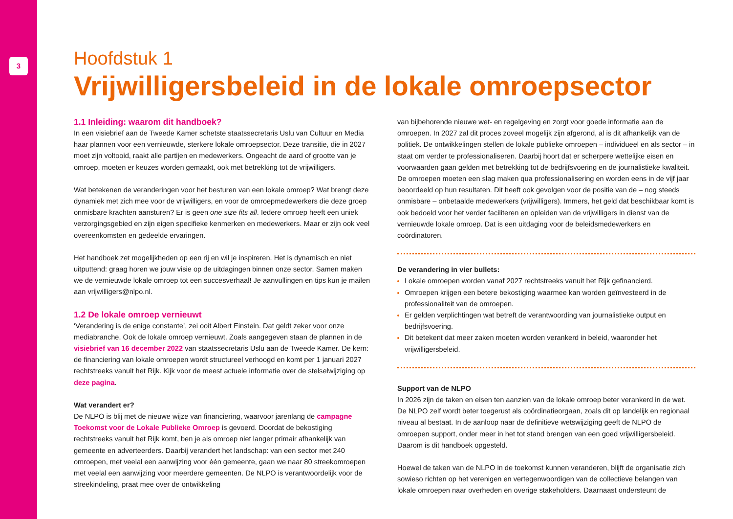3
Hoofdstuk 1
Vrijwilligersbeleid in de lokale omroepsector
1.1 Inleiding: waarom dit handboek?
In een visiebrief aan de Tweede Kamer schetste staatssecretaris Uslu van Cultuur en Media haar plannen voor een vernieuwde, sterkere lokale omroepsector. Deze transitie, die in 2027 moet zijn voltooid, raakt alle partijen en medewerkers. Ongeacht de aard of grootte van je omroep, moeten er keuzes worden gemaakt, ook met betrekking tot de vrijwilligers.
Wat betekenen de veranderingen voor het besturen van een lokale omroep? Wat brengt deze dynamiek met zich mee voor de vrijwilligers, en voor de omroepmedewerkers die deze groep onmisbare krachten aansturen? Er is geen one size fits all. Iedere omroep heeft een uniek verzorgingsgebied en zijn eigen specifieke kenmerken en medewerkers. Maar er zijn ook veel overeenkomsten en gedeelde ervaringen.
Het handboek zet mogelijkheden op een rij en wil je inspireren. Het is dynamisch en niet uitputtend: graag horen we jouw visie op de uitdagingen binnen onze sector. Samen maken we de vernieuwde lokale omroep tot een succesverhaal! Je aanvullingen en tips kun je mailen aan vrijwilligers@nlpo.nl.
1.2 De lokale omroep vernieuwt
‘Verandering is de enige constante’, zei ooit Albert Einstein. Dat geldt zeker voor onze mediabranche. Ook de lokale omroep vernieuwt. Zoals aangegeven staan de plannen in de visiebrief van 16 december 2022 van staatssecretaris Uslu aan de Tweede Kamer. De kern: de financiering van lokale omroepen wordt structureel verhoogd en komt per 1 januari 2027 rechtstreeks vanuit het Rijk. Kijk voor de meest actuele informatie over de stelselwijziging op deze pagina.
Wat verandert er?
De NLPO is blij met de nieuwe wijze van financiering, waarvoor jarenlang de campagne Toekomst voor de Lokale Publieke Omroep is gevoerd. Doordat de bekostiging rechtstreeks vanuit het Rijk komt, ben je als omroep niet langer primair afhankelijk van gemeente en adverteerders. Daarbij verandert het landschap: van een sector met 240 omroepen, met veelal een aanwijzing voor één gemeente, gaan we naar 80 streekomroepen met veelal een aanwijzing voor meerdere gemeenten. De NLPO is verantwoordelijk voor de streekindeling, praat mee over de ontwikkeling
van bijbehorende nieuwe wet- en regelgeving en zorgt voor goede informatie aan de omroepen. In 2027 zal dit proces zoveel mogelijk zijn afgerond, al is dit afhankelijk van de politiek. De ontwikkelingen stellen de lokale publieke omroepen – individueel en als sector – in staat om verder te professionaliseren. Daarbij hoort dat er scherpere wettelijke eisen en voorwaarden gaan gelden met betrekking tot de bedrijfsvoering en de journalistieke kwaliteit. De omroepen moeten een slag maken qua professionalisering en worden eens in de vijf jaar beoordeeld op hun resultaten. Dit heeft ook gevolgen voor de positie van de – nog steeds onmisbare – onbetaalde medewerkers (vrijwilligers). Immers, het geld dat beschikbaar komt is ook bedoeld voor het verder faciliteren en opleiden van de vrijwilligers in dienst van de vernieuwde lokale omroep. Dat is een uitdaging voor de beleidsmedewerkers en coördinatoren.
De verandering in vier bullets:
Lokale omroepen worden vanaf 2027 rechtstreeks vanuit het Rijk gefinancierd.
Omroepen krijgen een betere bekostiging waarmee kan worden geïnvesteerd in de professionaliteit van de omroepen.
Er gelden verplichtingen wat betreft de verantwoording van journalistieke output en bedrijfsvoering.
Dit betekent dat meer zaken moeten worden verankerd in beleid, waaronder het vrijwilligersbeleid.
Support van de NLPO
In 2026 zijn de taken en eisen ten aanzien van de lokale omroep beter verankerd in de wet. De NLPO zelf wordt beter toegerust als coördinatieorgaan, zoals dit op landelijk en regionaal niveau al bestaat. In de aanloop naar de definitieve wetswijziging geeft de NLPO de omroepen support, onder meer in het tot stand brengen van een goed vrijwilligersbeleid. Daarom is dit handboek opgesteld.
Hoewel de taken van de NLPO in de toekomst kunnen veranderen, blijft de organisatie zich sowieso richten op het verenigen en vertegenwoordigen van de collectieve belangen van lokale omroepen naar overheden en overige stakeholders. Daarnaast ondersteunt de